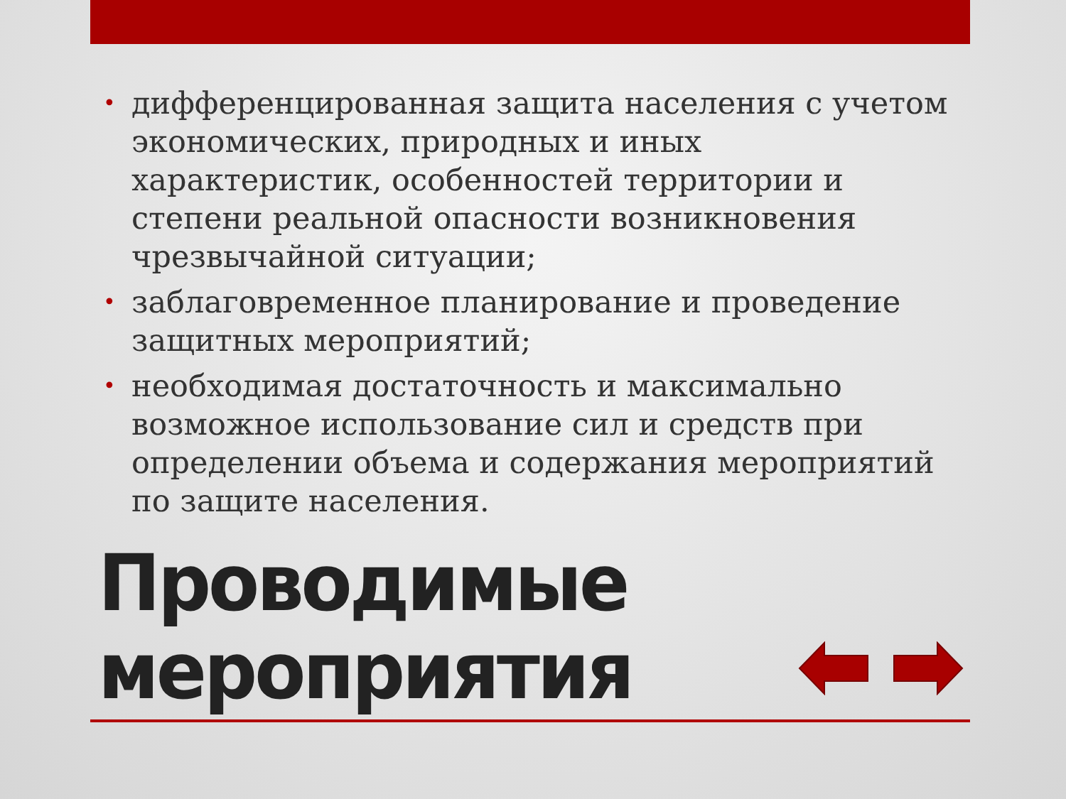• дифференцированная защита населения с учетом экономических, природных и иных характеристик, особенностей территории и степени реальной опасности возникновения чрезвычайной ситуации;
• заблаговременное планирование и проведение защитных мероприятий;
• необходимая достаточность и максимально возможное использование сил и средств при определении объема и содержания мероприятий по защите населения.
Проводимые
мероприятия